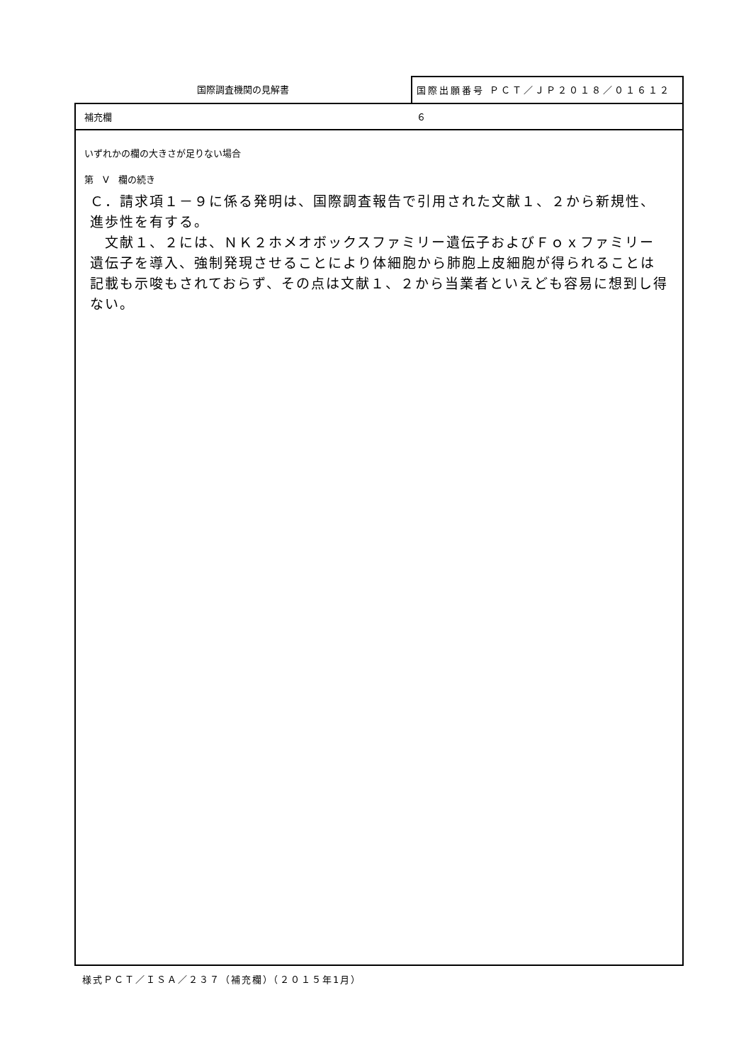国際調査機関の見解書
国際出願番号 ＰＣＴ／ＪＰ２０１８／０１６１２６
補充欄
いずれかの欄の大きさが足りない場合
第　V　欄の続き
Ｃ．請求項１－９に係る発明は、国際調査報告で引用された文献１、２から新規性、進歩性を有する。
　文献１、２には、ＮＫ２ホメオボックスファミリー遺伝子およびＦｏｘファミリー遺伝子を導入、強制発現させることにより体細胞から肺胞上皮細胞が得られることは記載も示唆もされておらず、その点は文献１、２から当業者といえども容易に想到し得ない。
様式ＰＣＴ／ＩＳＡ／２３７（補充欄）（２０１５年1月）